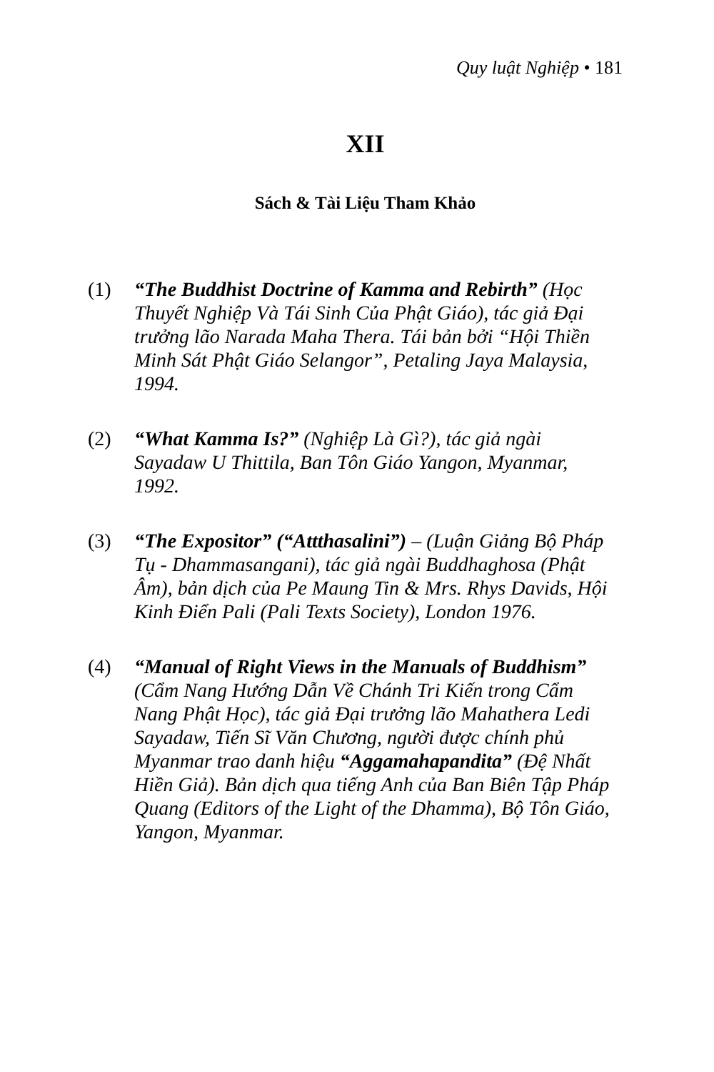Quy luật Nghiệp • 181
XII
Sách & Tài Liệu Tham Khảo
(1) “The Buddhist Doctrine of Kamma and Rebirth” (Học Thuyết Nghiệp Và Tái Sinh Của Phật Giáo), tác giả Đại trưởng lão Narada Maha Thera. Tái bản bởi “Hội Thiền Minh Sát Phật Giáo Selangor”, Petaling Jaya Malaysia, 1994.
(2) “What Kamma Is?” (Nghiệp Là Gì?), tác giả ngài Sayadaw U Thittila, Ban Tôn Giáo Yangon, Myanmar, 1992.
(3) “The Expositor” (“Attthasalini”) – (Luận Giảng Bộ Pháp Tụ - Dhammasangani), tác giả ngài Buddhaghosa (Phật Âm), bản dịch của Pe Maung Tin & Mrs. Rhys Davids, Hội Kinh Điển Pali (Pali Texts Society), London 1976.
(4) “Manual of Right Views in the Manuals of Buddhism” (Cẩm Nang Hướng Dẫn Về Chánh Tri Kiến trong Cẩm Nang Phật Học), tác giả Đại trưởng lão Mahathera Ledi Sayadaw, Tiến Sĩ Văn Chương, người được chính phủ Myanmar trao danh hiệu “Aggamahapandita” (Đệ Nhất Hiền Giả). Bản dịch qua tiếng Anh của Ban Biên Tập Pháp Quang (Editors of the Light of the Dhamma), Bộ Tôn Giáo, Yangon, Myanmar.